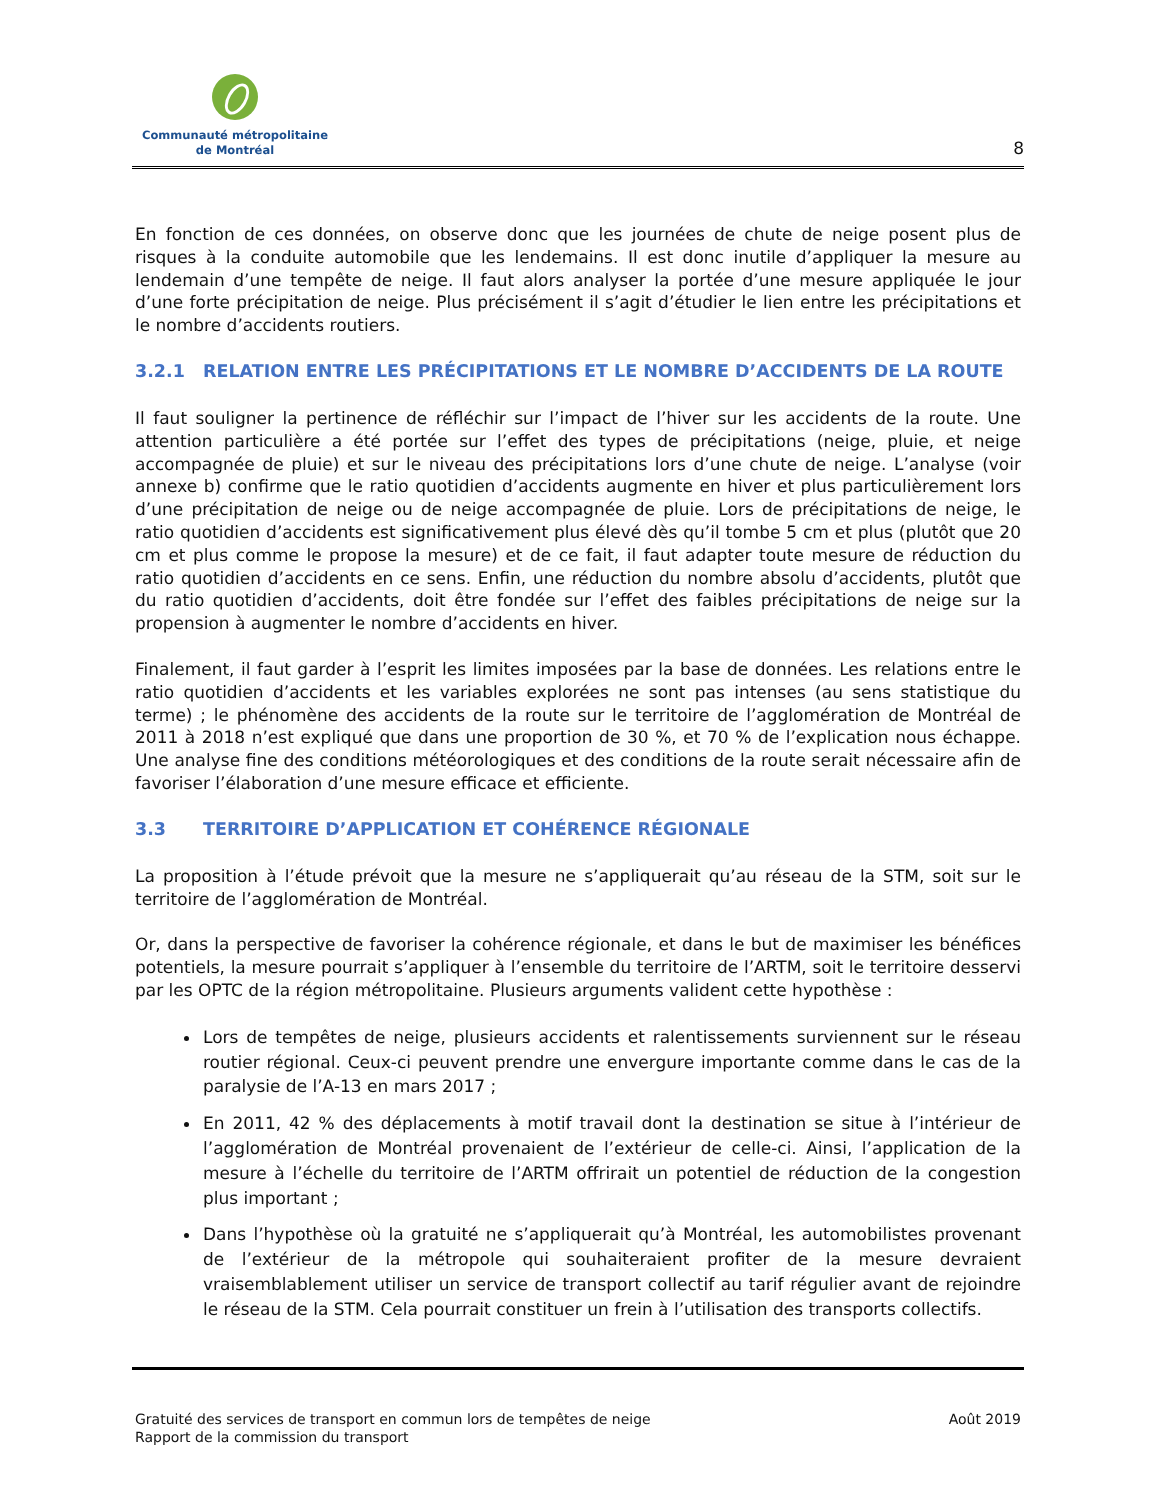Communauté métropolitaine
de Montréal
8
En fonction de ces données, on observe donc que les journées de chute de neige posent plus de risques à la conduite automobile que les lendemains. Il est donc inutile d’appliquer la mesure au lendemain d’une tempête de neige. Il faut alors analyser la portée d’une mesure appliquée le jour d’une forte précipitation de neige. Plus précisément il s’agit d’étudier le lien entre les précipitations et le nombre d’accidents routiers.
3.2.1 RELATION ENTRE LES PRÉCIPITATIONS ET LE NOMBRE D’ACCIDENTS DE LA ROUTE
Il faut souligner la pertinence de réfléchir sur l’impact de l’hiver sur les accidents de la route. Une attention particulière a été portée sur l’effet des types de précipitations (neige, pluie, et neige accompagnée de pluie) et sur le niveau des précipitations lors d’une chute de neige. L’analyse (voir annexe b) confirme que le ratio quotidien d’accidents augmente en hiver et plus particulièrement lors d’une précipitation de neige ou de neige accompagnée de pluie. Lors de précipitations de neige, le ratio quotidien d’accidents est significativement plus élevé dès qu’il tombe 5 cm et plus (plutôt que 20 cm et plus comme le propose la mesure) et de ce fait, il faut adapter toute mesure de réduction du ratio quotidien d’accidents en ce sens. Enfin, une réduction du nombre absolu d’accidents, plutôt que du ratio quotidien d’accidents, doit être fondée sur l’effet des faibles précipitations de neige sur la propension à augmenter le nombre d’accidents en hiver.
Finalement, il faut garder à l’esprit les limites imposées par la base de données. Les relations entre le ratio quotidien d’accidents et les variables explorées ne sont pas intenses (au sens statistique du terme) ; le phénomène des accidents de la route sur le territoire de l’agglomération de Montréal de 2011 à 2018 n’est expliqué que dans une proportion de 30 %, et 70 % de l’explication nous échappe. Une analyse fine des conditions météorologiques et des conditions de la route serait nécessaire afin de favoriser l’élaboration d’une mesure efficace et efficiente.
3.3 TERRITOIRE D’APPLICATION ET COHÉRENCE RÉGIONALE
La proposition à l’étude prévoit que la mesure ne s’appliquerait qu’au réseau de la STM, soit sur le territoire de l’agglomération de Montréal.
Or, dans la perspective de favoriser la cohérence régionale, et dans le but de maximiser les bénéfices potentiels, la mesure pourrait s’appliquer à l’ensemble du territoire de l’ARTM, soit le territoire desservi par les OPTC de la région métropolitaine. Plusieurs arguments valident cette hypothèse :
Lors de tempêtes de neige, plusieurs accidents et ralentissements surviennent sur le réseau routier régional. Ceux-ci peuvent prendre une envergure importante comme dans le cas de la paralysie de l’A-13 en mars 2017 ;
En 2011, 42 % des déplacements à motif travail dont la destination se situe à l’intérieur de l’agglomération de Montréal provenaient de l’extérieur de celle-ci. Ainsi, l’application de la mesure à l’échelle du territoire de l’ARTM offrirait un potentiel de réduction de la congestion plus important ;
Dans l’hypothèse où la gratuité ne s’appliquerait qu’à Montréal, les automobilistes provenant de l’extérieur de la métropole qui souhaiteraient profiter de la mesure devraient vraisemblablement utiliser un service de transport collectif au tarif régulier avant de rejoindre le réseau de la STM. Cela pourrait constituer un frein à l’utilisation des transports collectifs.
Gratuité des services de transport en commun lors de tempêtes de neige
Rapport de la commission du transport
Août 2019